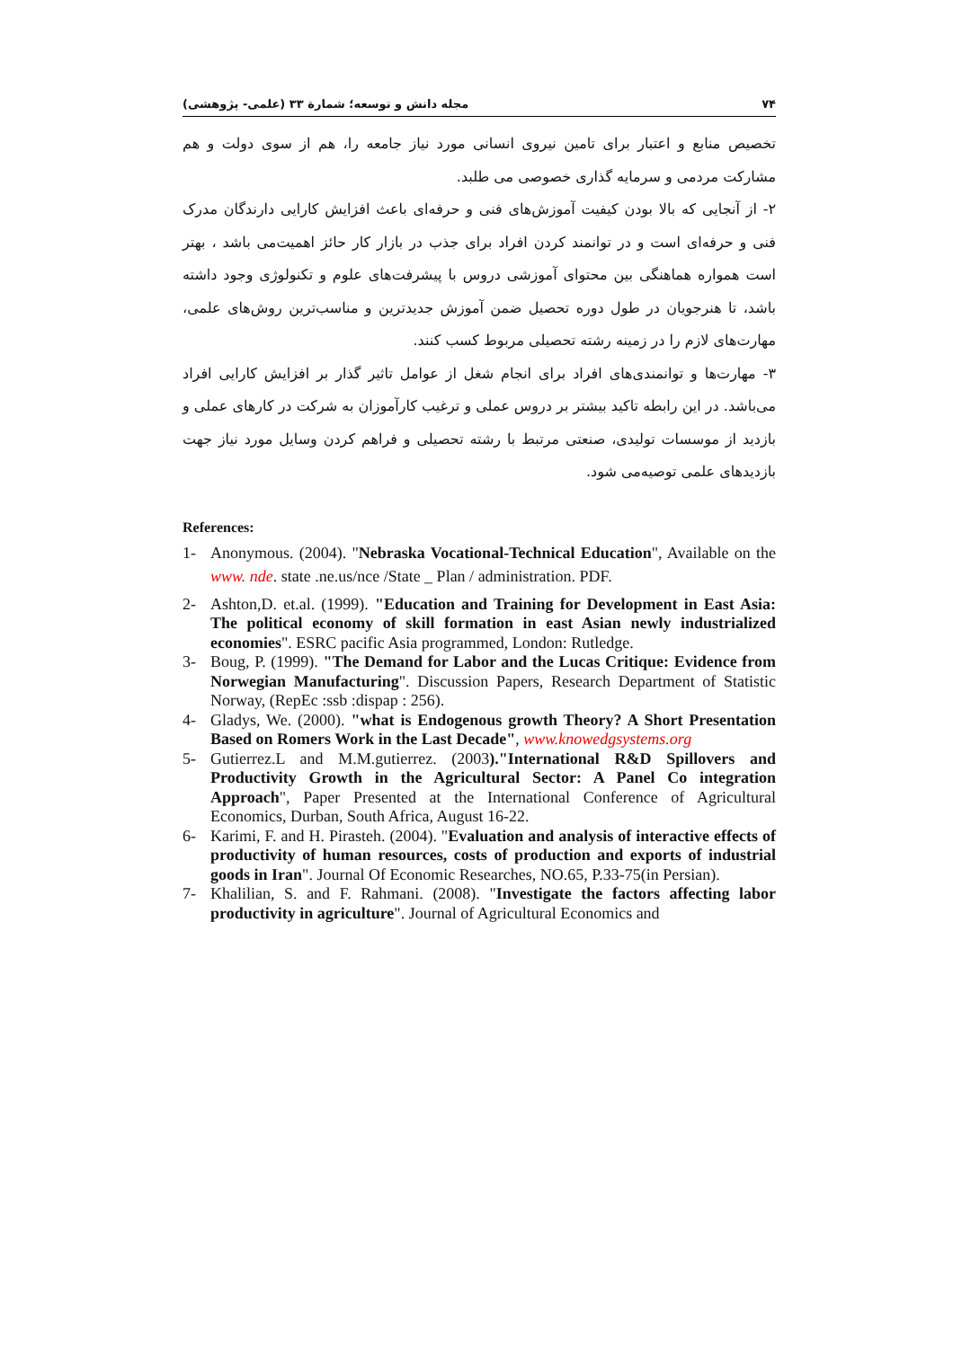۷۴ مجله دانش و توسعه؛ شمارة ۳۳ (علمی- پژوهشی)
تخصیص منابع و اعتبار برای تامین نیروی انسانی مورد نیاز جامعه را، هم از سوی دولت و هم مشارکت مردمی و سرمایه گذاری خصوصی می طلبد.
۲- از آنجایی که بالا بودن کیفیت آموزش‌های فنی و حرفه‌ای باعث افزایش کارایی دارندگان مدرک فنی و حرفه‌ای است و در توانمند کردن افراد برای جذب در بازار کار حائز اهمیت‌می باشد ، بهتر است همواره هماهنگی بین محتوای آموزشی دروس با پیشرفت‌های علوم و تکنولوژی وجود داشته باشد، تا هنرجویان در طول دوره تحصیل ضمن آموزش جدیدترین و مناسب‌ترین روش‌های علمی، مهارت‌های لازم را در زمینه رشته تحصیلی مربوط کسب کنند.
۳- مهارت‌ها و توانمندی‌های افراد برای انجام شغل از عوامل تاثیر گذار بر افزایش کارایی افراد می‌باشد. در این رابطه تاکید بیشتر بر دروس عملی و ترغیب کارآموزان به شرکت در کارهای عملی و بازدید از موسسات تولیدی، صنعتی مرتبط با رشته تحصیلی و فراهم کردن وسایل مورد نیاز جهت بازدیدهای علمی توصیه‌می شود.
References:
1- Anonymous. (2004). "Nebraska Vocational-Technical Education", Available on the www. nde. state .ne.us/nce /State _ Plan / administration. PDF.
2- Ashton,D. et.al. (1999). "Education and Training for Development in East Asia: The political economy of skill formation in east Asian newly industrialized economies". ESRC pacific Asia programmed, London: Rutledge.
3- Boug, P. (1999). "The Demand for Labor and the Lucas Critique: Evidence from Norwegian Manufacturing". Discussion Papers, Research Department of Statistic Norway, (RepEc :ssb :dispap : 256).
4- Gladys, We. (2000). "what is Endogenous growth Theory? A Short Presentation Based on Romers Work in the Last Decade", www.knowedgsystems.org
5- Gutierrez.L and M.M.gutierrez. (2003)."International R&D Spillovers and Productivity Growth in the Agricultural Sector: A Panel Co integration Approach", Paper Presented at the International Conference of Agricultural Economics, Durban, South Africa, August 16-22.
6- Karimi, F. and H. Pirasteh. (2004). "Evaluation and analysis of interactive effects of productivity of human resources, costs of production and exports of industrial goods in Iran". Journal Of Economic Researches, NO.65, P.33-75(in Persian).
7- Khalilian, S. and F. Rahmani. (2008). "Investigate the factors affecting labor productivity in agriculture". Journal of Agricultural Economics and